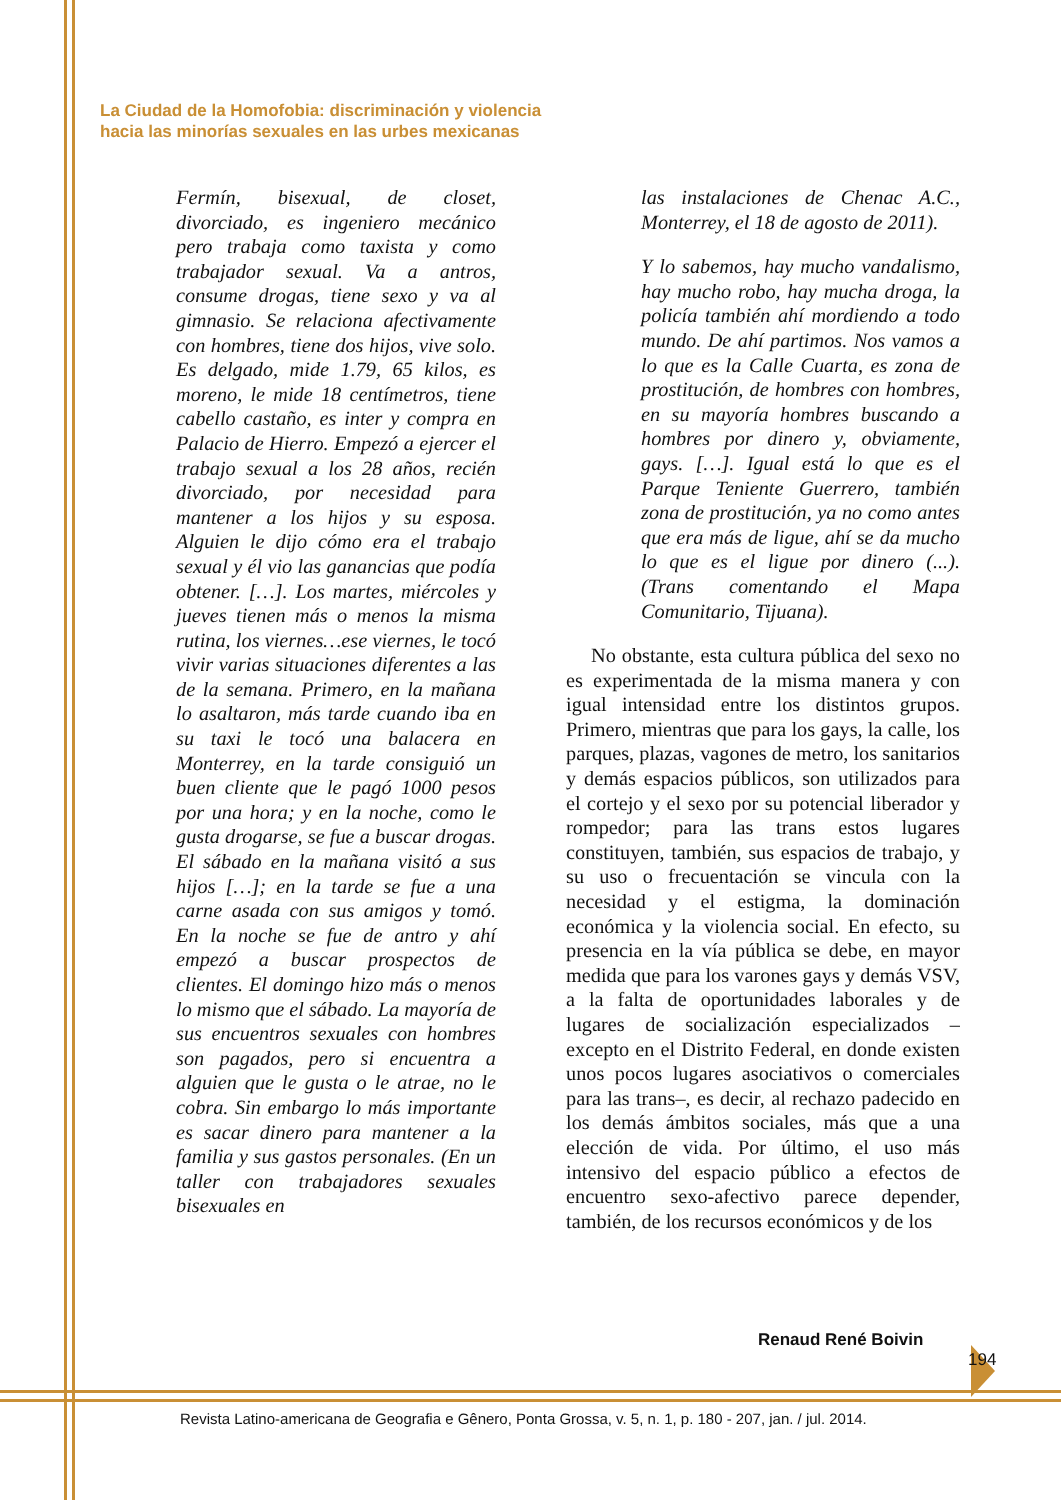La Ciudad de la Homofobia: discriminación y violencia
hacia las minorías sexuales en las urbes mexicanas
Fermín, bisexual, de closet, divorciado, es ingeniero mecánico pero trabaja como taxista y como trabajador sexual. Va a antros, consume drogas, tiene sexo y va al gimnasio. Se relaciona afectivamente con hombres, tiene dos hijos, vive solo. Es delgado, mide 1.79, 65 kilos, es moreno, le mide 18 centímetros, tiene cabello castaño, es inter y compra en Palacio de Hierro. Empezó a ejercer el trabajo sexual a los 28 años, recién divorciado, por necesidad para mantener a los hijos y su esposa. Alguien le dijo cómo era el trabajo sexual y él vio las ganancias que podía obtener. […]. Los martes, miércoles y jueves tienen más o menos la misma rutina, los viernes…ese viernes, le tocó vivir varias situaciones diferentes a las de la semana. Primero, en la mañana lo asaltaron, más tarde cuando iba en su taxi le tocó una balacera en Monterrey, en la tarde consiguió un buen cliente que le pagó 1000 pesos por una hora; y en la noche, como le gusta drogarse, se fue a buscar drogas. El sábado en la mañana visitó a sus hijos […]; en la tarde se fue a una carne asada con sus amigos y tomó. En la noche se fue de antro y ahí empezó a buscar prospectos de clientes. El domingo hizo más o menos lo mismo que el sábado. La mayoría de sus encuentros sexuales con hombres son pagados, pero si encuentra a alguien que le gusta o le atrae, no le cobra. Sin embargo lo más importante es sacar dinero para mantener a la familia y sus gastos personales. (En un taller con trabajadores sexuales bisexuales en
las instalaciones de Chenac A.C., Monterrey, el 18 de agosto de 2011).
Y lo sabemos, hay mucho vandalismo, hay mucho robo, hay mucha droga, la policía también ahí mordiendo a todo mundo. De ahí partimos. Nos vamos a lo que es la Calle Cuarta, es zona de prostitución, de hombres con hombres, en su mayoría hombres buscando a hombres por dinero y, obviamente, gays. […]. Igual está lo que es el Parque Teniente Guerrero, también zona de prostitución, ya no como antes que era más de ligue, ahí se da mucho lo que es el ligue por dinero (...). (Trans comentando el Mapa Comunitario, Tijuana).
No obstante, esta cultura pública del sexo no es experimentada de la misma manera y con igual intensidad entre los distintos grupos. Primero, mientras que para los gays, la calle, los parques, plazas, vagones de metro, los sanitarios y demás espacios públicos, son utilizados para el cortejo y el sexo por su potencial liberador y rompedor; para las trans estos lugares constituyen, también, sus espacios de trabajo, y su uso o frecuentación se vincula con la necesidad y el estigma, la dominación económica y la violencia social. En efecto, su presencia en la vía pública se debe, en mayor medida que para los varones gays y demás VSV, a la falta de oportunidades laborales y de lugares de socialización especializados –excepto en el Distrito Federal, en donde existen unos pocos lugares asociativos o comerciales para las trans–, es decir, al rechazo padecido en los demás ámbitos sociales, más que a una elección de vida. Por último, el uso más intensivo del espacio público a efectos de encuentro sexo-afectivo parece depender, también, de los recursos económicos y de los
Renaud René Boivin
194
Revista Latino-americana de Geografia e Gênero, Ponta Grossa, v. 5, n. 1, p. 180 - 207, jan. / jul. 2014.